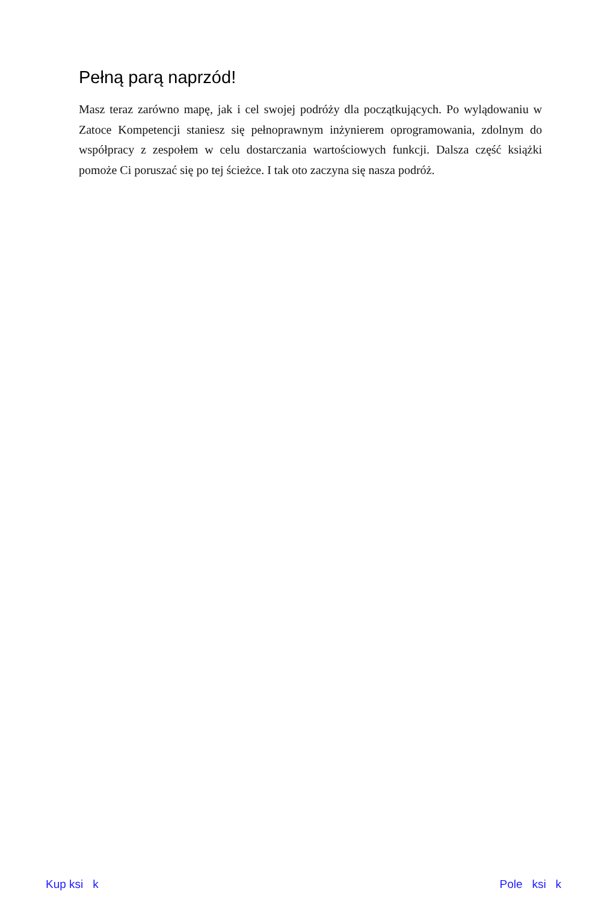Pełną parą naprzód!
Masz teraz zarówno mapę, jak i cel swojej podróży dla początkujących. Po wylądowaniu w Zatoce Kompetencji staniesz się pełnoprawnym inżynierem oprogramowania, zdolnym do współpracy z zespołem w celu dostarczania wartościowych funkcji. Dalsza część książki pomoże Ci poruszać się po tej ścieżce. I tak oto zaczyna się nasza podróż.
Kup ksi k Pole ksi k